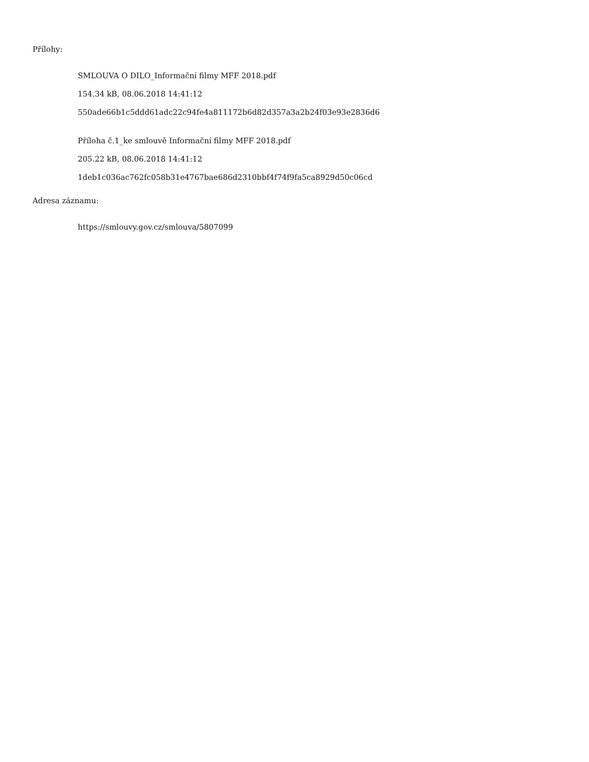Přílohy:
SMLOUVA O DILO_Informační filmy MFF 2018.pdf
154.34 kB, 08.06.2018 14:41:12
550ade66b1c5ddd61adc22c94fe4a811172b6d82d357a3a2b24f03e93e2836d6
Příloha č.1_ke smlouvě Informační filmy MFF 2018.pdf
205.22 kB, 08.06.2018 14:41:12
1deb1c036ac762fc058b31e4767bae686d2310bbf4f74f9fa5ca8929d50c06cd
Adresa záznamu:
https://smlouvy.gov.cz/smlouva/5807099